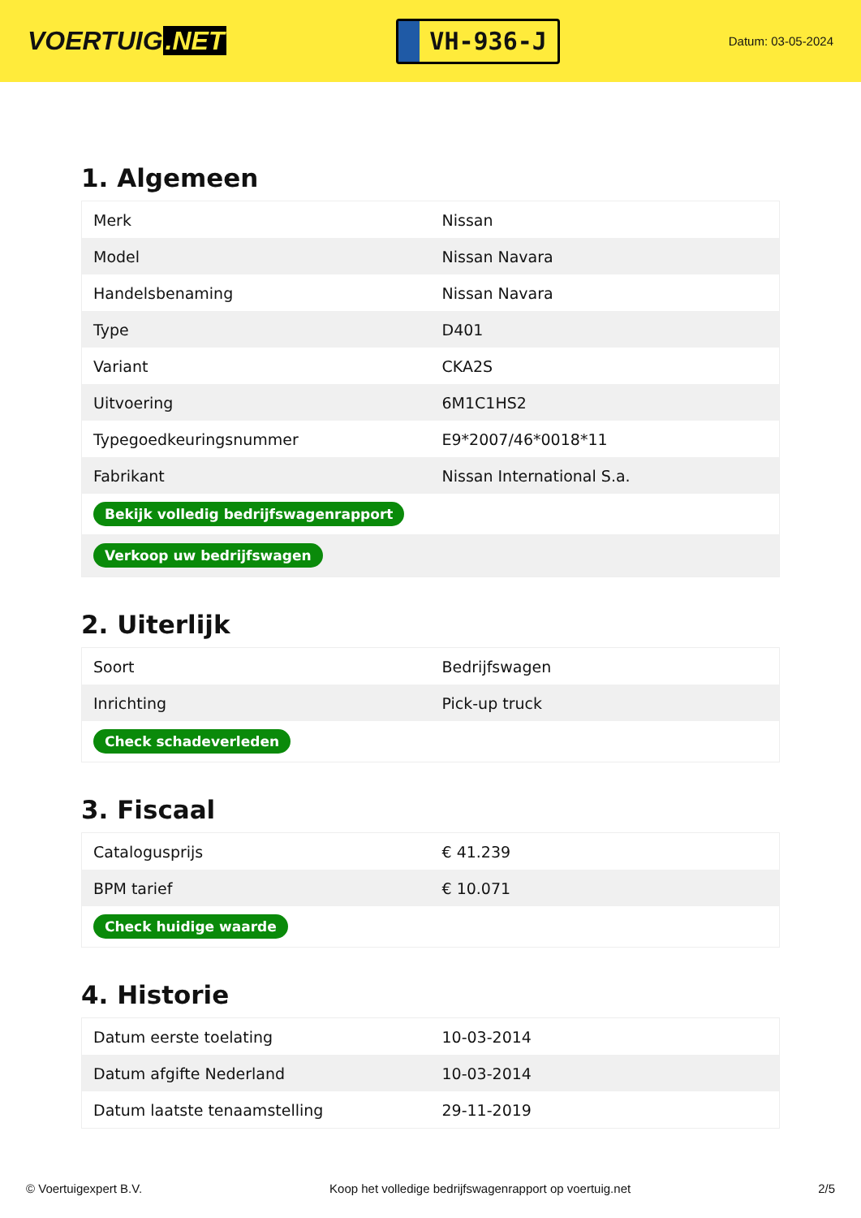VOERTUIG.NET
VH-936-J
Datum: 03-05-2024
1. Algemeen
| Merk | Nissan |
| Model | Nissan Navara |
| Handelsbenaming | Nissan Navara |
| Type | D401 |
| Variant | CKA2S |
| Uitvoering | 6M1C1HS2 |
| Typegoedkeuringsnummer | E9*2007/46*0018*11 |
| Fabrikant | Nissan International S.a. |
| Bekijk volledig bedrijfswagenrapport | |
| Verkoop uw bedrijfswagen | |
2. Uiterlijk
| Soort | Bedrijfswagen |
| Inrichting | Pick-up truck |
| Check schadeverleden | |
3. Fiscaal
| Catalogusprijs | € 41.239 |
| BPM tarief | € 10.071 |
| Check huidige waarde | |
4. Historie
| Datum eerste toelating | 10-03-2014 |
| Datum afgifte Nederland | 10-03-2014 |
| Datum laatste tenaamstelling | 29-11-2019 |
© Voertuigexpert B.V. Koop het volledige bedrijfswagenrapport op voertuig.net 2/5